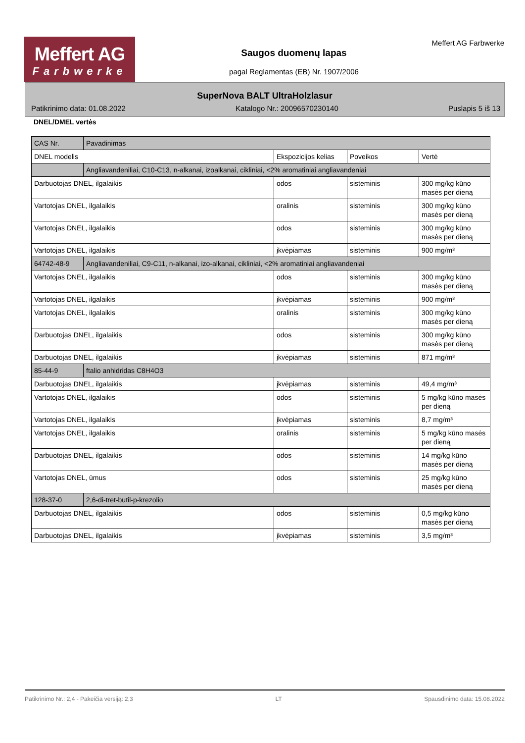Meffert AG
Farbwerke
Saugos duomenų lapas
pagal Reglamentas (EB) Nr. 1907/2006
Meffert AG Farbwerke
SuperNova BALT UltraHolzlasur
Patikrinimo data: 01.08.2022 Katalogo Nr.: 20096570230140 Puslapis 5 iš 13
DNEL/DMEL vertės
| CAS Nr. | Pavadinimas | | | |
| --- | --- | --- | --- | --- |
| DNEL modelis | | Ekspozicijos kelias | Poveikos | Vertė |
| | Angliavandeniliai, C10-C13, n-alkanai, izoalkanai, cikliniai, <2% aromatiniai angliavandeniai | | | |
| Darbuotojas DNEL, ilgalaikis | | odos | sisteminis | 300 mg/kg kūno masės per dieną |
| Vartotojas DNEL, ilgalaikis | | oralinis | sisteminis | 300 mg/kg kūno masės per dieną |
| Vartotojas DNEL, ilgalaikis | | odos | sisteminis | 300 mg/kg kūno masės per dieną |
| Vartotojas DNEL, ilgalaikis | | įkvėpiamas | sisteminis | 900 mg/m³ |
| 64742-48-9 | Angliavandeniliai, C9-C11, n-alkanai, izo-alkanai, cikliniai, <2% aromatiniai angliavandeniai | | | |
| Vartotojas DNEL, ilgalaikis | | odos | sisteminis | 300 mg/kg kūno masės per dieną |
| Vartotojas DNEL, ilgalaikis | | įkvėpiamas | sisteminis | 900 mg/m³ |
| Vartotojas DNEL, ilgalaikis | | oralinis | sisteminis | 300 mg/kg kūno masės per dieną |
| Darbuotojas DNEL, ilgalaikis | | odos | sisteminis | 300 mg/kg kūno masės per dieną |
| Darbuotojas DNEL, ilgalaikis | | įkvėpiamas | sisteminis | 871 mg/m³ |
| 85-44-9 | ftalio anhidridas C8H4O3 | | | |
| Darbuotojas DNEL, ilgalaikis | | įkvėpiamas | sisteminis | 49,4 mg/m³ |
| Vartotojas DNEL, ilgalaikis | | odos | sisteminis | 5 mg/kg kūno masės per dieną |
| Vartotojas DNEL, ilgalaikis | | įkvėpiamas | sisteminis | 8,7 mg/m³ |
| Vartotojas DNEL, ilgalaikis | | oralinis | sisteminis | 5 mg/kg kūno masės per dieną |
| Darbuotojas DNEL, ilgalaikis | | odos | sisteminis | 14 mg/kg kūno masės per dieną |
| Vartotojas DNEL, ūmus | | odos | sisteminis | 25 mg/kg kūno masės per dieną |
| 128-37-0 | 2,6-di-tret-butil-p-krezolio | | | |
| Darbuotojas DNEL, ilgalaikis | | odos | sisteminis | 0,5 mg/kg kūno masės per dieną |
| Darbuotojas DNEL, ilgalaikis | | įkvėpiamas | sisteminis | 3,5 mg/m³ |
Patikrinimo Nr.: 2,4 - Pakeičia versiją: 2,3 LT Spausdinimo data: 15.08.2022